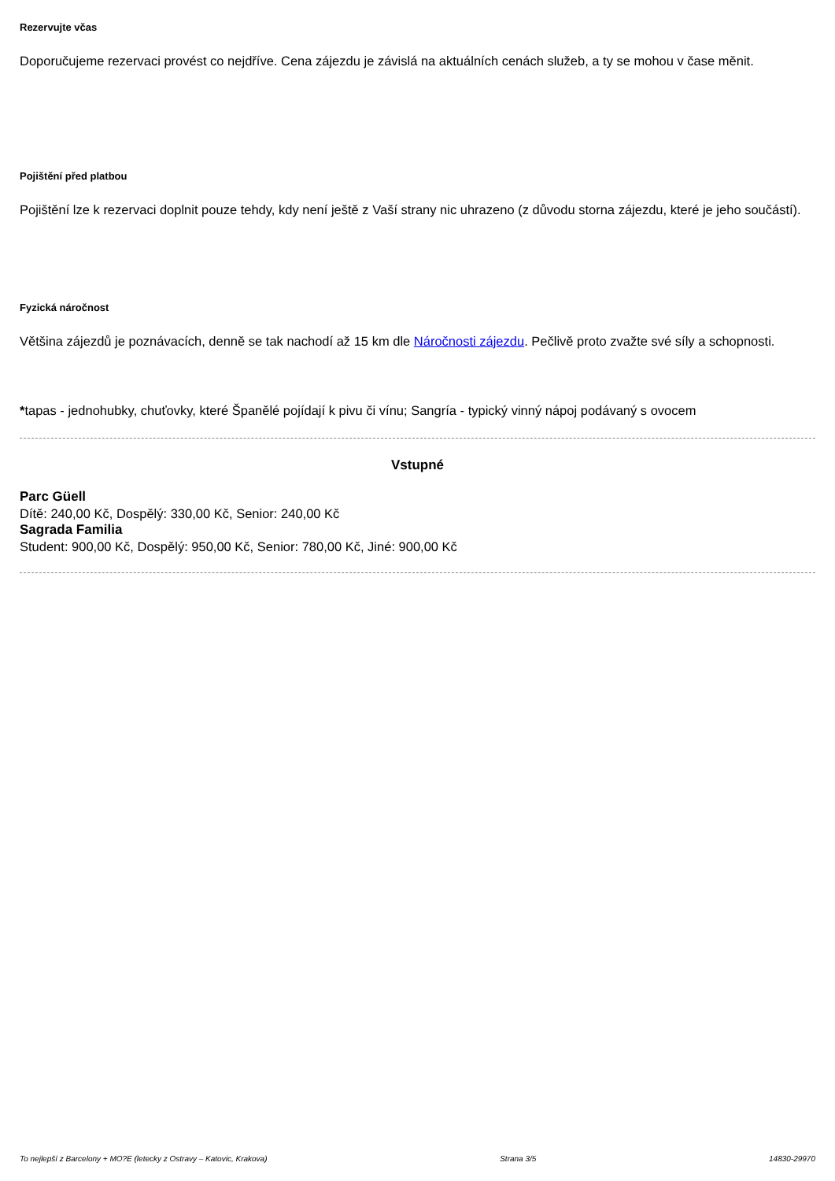Rezervujte včas
Doporučujeme rezervaci provést co nejdříve. Cena zájezdu je závislá na aktuálních cenách služeb, a ty se mohou v čase měnit.
Pojištění před platbou
Pojištění lze k rezervaci doplnit pouze tehdy, kdy není ještě z Vaší strany nic uhrazeno (z důvodu storna zájezdu, které je jeho součástí).
Fyzická náročnost
Většina zájezdů je poznávacích, denně se tak nachodí až 15 km dle Náročnosti zájezdu. Pečlivě proto zvažte své síly a schopnosti.
*tapas - jednohubky, chuťovky, které Španělé pojídají k pivu či vínu; Sangría - typický vinný nápoj podávaný s ovocem
Vstupné
Parc Güell
Dítě: 240,00 Kč, Dospělý: 330,00 Kč, Senior: 240,00 Kč
Sagrada Familia
Student: 900,00 Kč, Dospělý: 950,00 Kč, Senior: 780,00 Kč, Jiné: 900,00 Kč
To nejlepší z Barcelony + MO?E (letecky z Ostravy – Katovic, Krakova) Strana 3/5 14830-29970